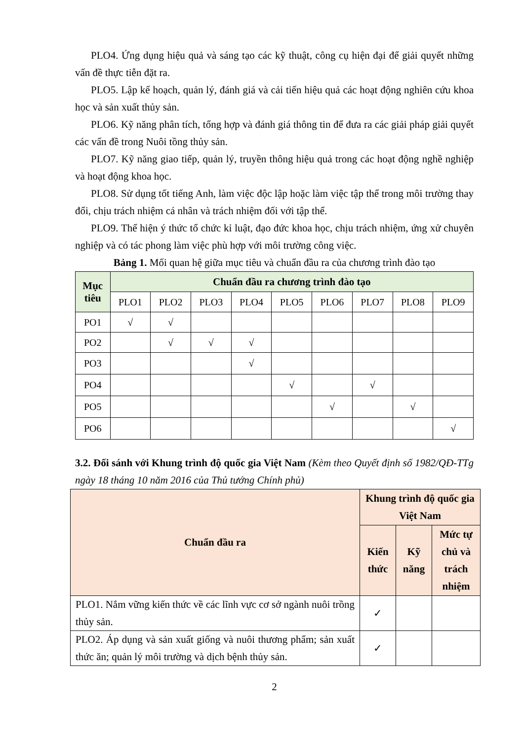PLO4. Ứng dụng hiệu quả và sáng tạo các kỹ thuật, công cụ hiện đại để giải quyết những vấn đề thực tiễn đặt ra.
PLO5. Lập kế hoạch, quản lý, đánh giá và cải tiến hiệu quả các hoạt động nghiên cứu khoa học và sản xuất thủy sản.
PLO6. Kỹ năng phân tích, tổng hợp và đánh giá thông tin để đưa ra các giải pháp giải quyết các vấn đề trong Nuôi tồng thủy sản.
PLO7. Kỹ năng giao tiếp, quản lý, truyền thông hiệu quả trong các hoạt động nghề nghiệp và hoạt động khoa học.
PLO8. Sử dụng tốt tiếng Anh, làm việc độc lập hoặc làm việc tập thể trong môi trường thay đổi, chịu trách nhiệm cá nhân và trách nhiệm đối với tập thể.
PLO9. Thể hiện ý thức tổ chức kỉ luật, đạo đức khoa học, chịu trách nhiệm, ứng xử chuyên nghiệp và có tác phong làm việc phù hợp với môi trường công việc.
Bảng 1. Mối quan hệ giữa mục tiêu và chuẩn đầu ra của chương trình đào tạo
| Mục tiêu | Chuẩn đầu ra chương trình đào tạo | | | | | | | | |
| --- | --- | --- | --- | --- | --- | --- | --- | --- | --- |
| | PLO1 | PLO2 | PLO3 | PLO4 | PLO5 | PLO6 | PLO7 | PLO8 | PLO9 |
| PO1 | √ | √ | | | | | | | |
| PO2 | | √ | √ | √ | | | | | |
| PO3 | | | | √ | | | | | |
| PO4 | | | | | √ | | √ | | |
| PO5 | | | | | | √ | | √ | |
| PO6 | | | | | | | | | √ |
3.2. Đối sánh với Khung trình độ quốc gia Việt Nam (Kèm theo Quyết định số 1982/QĐ-TTg ngày 18 tháng 10 năm 2016 của Thủ tướng Chính phủ)
| Chuẩn đầu ra | Khung trình độ quốc gia Việt Nam | | |
| --- | --- | --- | --- |
| | Kiến thức | Kỹ năng | Mức tự chủ và trách nhiệm |
| PLO1. Nắm vững kiến thức về các lĩnh vực cơ sở ngành nuôi trồng thủy sản. | ✓ | | |
| PLO2. Áp dụng và sản xuất giống và nuôi thương phẩm; sản xuất thức ăn; quản lý môi trường và dịch bệnh thủy sản. | ✓ | | |
2